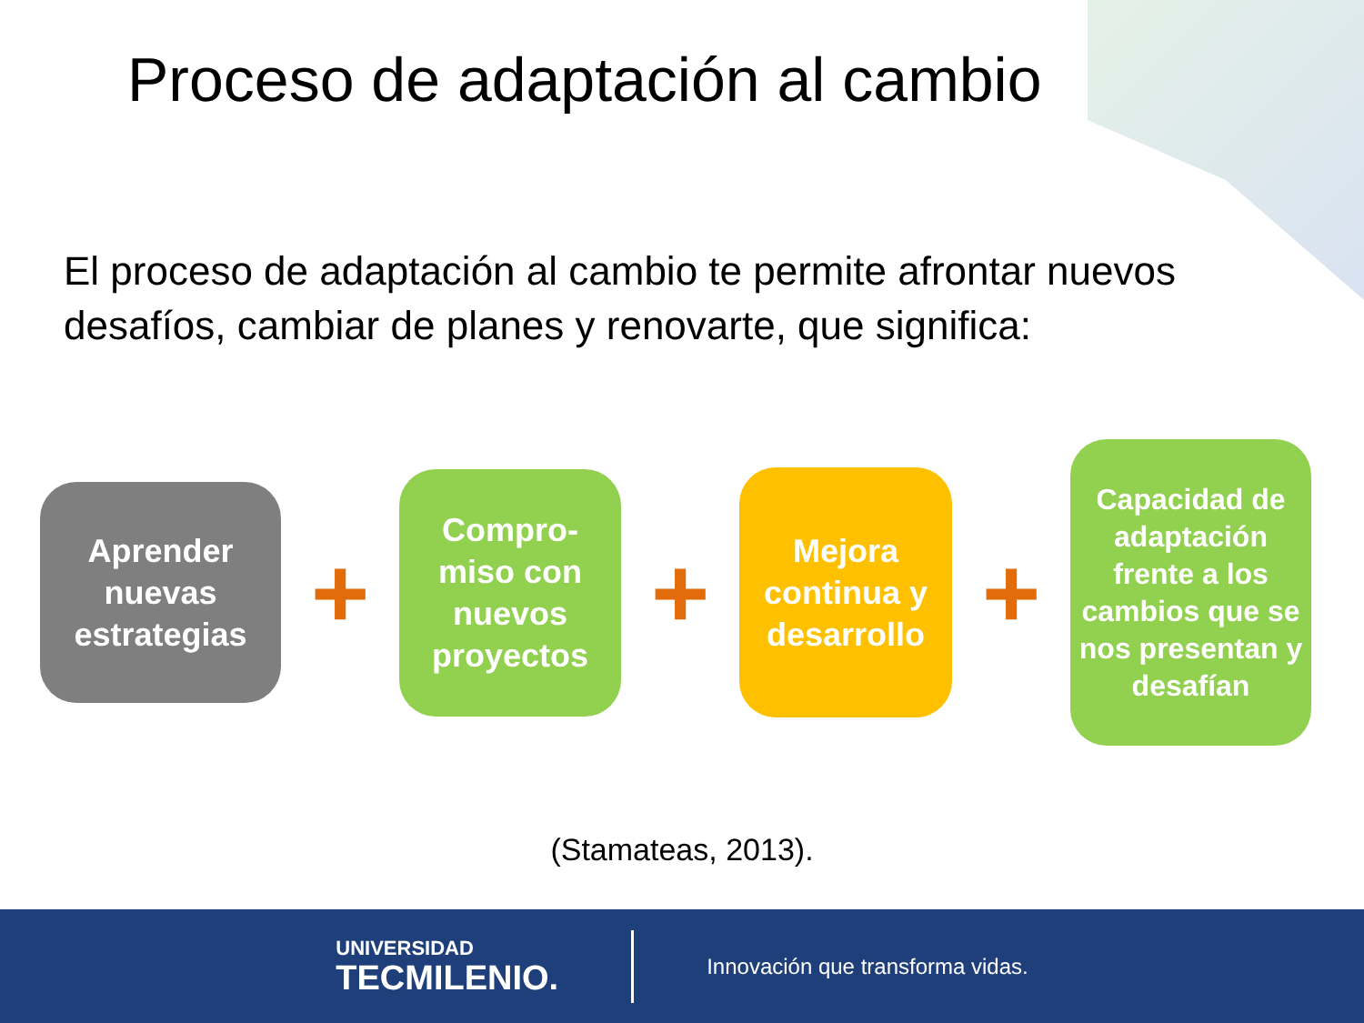Proceso de adaptación al cambio
El proceso de adaptación al cambio te permite afrontar nuevos desafíos, cambiar de planes y renovarte, que significa:
Aprender nuevas estrategias
+
Compro-
miso con nuevos proyectos
+
Mejora continua y desarrollo
+
Capacidad de adaptación frente a los cambios que se nos presentan y desafían
(Stamateas, 2013).
UNIVERSIDAD
TECMILENIO.
Innovación que transforma vidas.